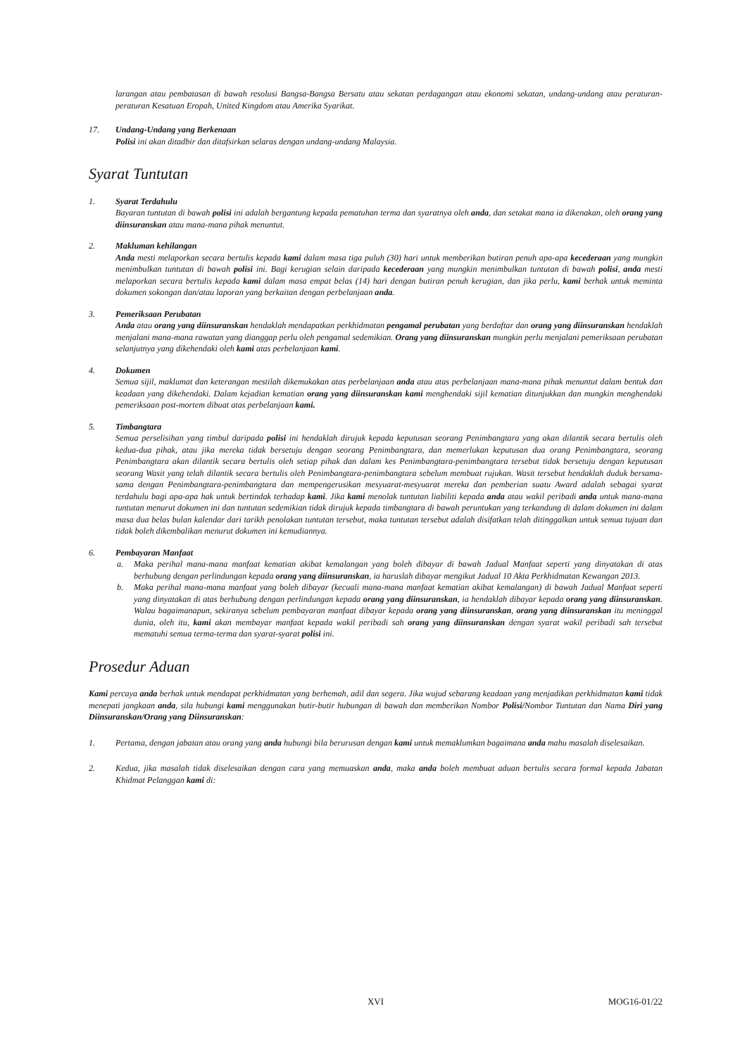larangan atau pembatasan di bawah resolusi Bangsa-Bangsa Bersatu atau sekatan perdagangan atau ekonomi sekatan, undang-undang atau peraturan-peraturan Kesatuan Eropah, United Kingdom atau Amerika Syarikat.
17. Undang-Undang yang Berkenaan
Polisi ini akan ditadbir dan ditafsirkan selaras dengan undang-undang Malaysia.
Syarat Tuntutan
1. Syarat Terdahulu
Bayaran tuntutan di bawah polisi ini adalah bergantung kepada pematuhan terma dan syaratnya oleh anda, dan setakat mana ia dikenakan, oleh orang yang diinsuranskan atau mana-mana pihak menuntut.
2. Makluman kehilangan
Anda mesti melaporkan secara bertulis kepada kami dalam masa tiga puluh (30) hari untuk memberikan butiran penuh apa-apa kecederaan yang mungkin menimbulkan tuntutan di bawah polisi ini. Bagi kerugian selain daripada kecederaan yang mungkin menimbulkan tuntutan di bawah polisi, anda mesti melaporkan secara bertulis kepada kami dalam masa empat belas (14) hari dengan butiran penuh kerugian, dan jika perlu, kami berhak untuk meminta dokumen sokongan dan/atau laporan yang berkaitan dengan perbelanjaan anda.
3. Pemeriksaan Perubatan
Anda atau orang yang diinsuranskan hendaklah mendapatkan perkhidmatan pengamal perubatan yang berdaftar dan orang yang diinsuranskan hendaklah menjalani mana-mana rawatan yang dianggap perlu oleh pengamal sedemikian. Orang yang diinsuranskan mungkin perlu menjalani pemeriksaan perubatan selanjutnya yang dikehendaki oleh kami atas perbelanjaan kami.
4. Dokumen
Semua sijil, maklumat dan keterangan mestilah dikemukakan atas perbelanjaan anda atau atas perbelanjaan mana-mana pihak menuntut dalam bentuk dan keadaan yang dikehendaki. Dalam kejadian kematian orang yang diinsuranskan kami menghendaki sijil kematian ditunjukkan dan mungkin menghendaki pemeriksaan post-mortem dibuat atas perbelanjaan kami.
5. Timbangtara
Semua perselisihan yang timbul daripada polisi ini hendaklah dirujuk kepada keputusan seorang Penimbangtara yang akan dilantik secara bertulis oleh kedua-dua pihak, atau jika mereka tidak bersetuju dengan seorang Penimbangtara, dan memerlukan keputusan dua orang Penimbangtara, seorang Penimbangtara akan dilantik secara bertulis oleh setiap pihak dan dalam kes Penimbangtara-penimbangtara tersebut tidak bersetuju dengan keputusan seorang Wasit yang telah dilantik secara bertulis oleh Penimbangtara-penimbangtara sebelum membuat rujukan. Wasit tersebut hendaklah duduk bersama-sama dengan Penimbangtara-penimbangtara dan mempengerusikan mesyuarat-mesyuarat mereka dan pemberian suatu Award adalah sebagai syarat terdahulu bagi apa-apa hak untuk bertindak terhadap kami. Jika kami menolak tuntutan liabiliti kepada anda atau wakil peribadi anda untuk mana-mana tuntutan menurut dokumen ini dan tuntutan sedemikian tidak dirujuk kepada timbangtara di bawah peruntukan yang terkandung di dalam dokumen ini dalam masa dua belas bulan kalendar dari tarikh penolakan tuntutan tersebut, maka tuntutan tersebut adalah disifatkan telah ditinggalkan untuk semua tujuan dan tidak boleh dikembalikan menurut dokumen ini kemudiannya.
6. Pembayaran Manfaat
a. Maka perihal mana-mana manfaat kematian akibat kemalangan yang boleh dibayar di bawah Jadual Manfaat seperti yang dinyatakan di atas berhubung dengan perlindungan kepada orang yang diinsuranskan, ia haruslah dibayar mengikut Jadual 10 Akta Perkhidmatan Kewangan 2013.
b. Maka perihal mana-mana manfaat yang boleh dibayar (kecuali mana-mana manfaat kematian akibat kemalangan) di bawah Jadual Manfaat seperti yang dinyatakan di atas berhubung dengan perlindungan kepada orang yang diinsuranskan, ia hendaklah dibayar kepada orang yang diinsuranskan. Walau bagaimanapun, sekiranya sebelum pembayaran manfaat dibayar kepada orang yang diinsuranskan, orang yang diinsuranskan itu meninggal dunia, oleh itu, kami akan membayar manfaat kepada wakil peribadi sah orang yang diinsuranskan dengan syarat wakil peribadi sah tersebut mematuhi semua terma-terma dan syarat-syarat polisi ini.
Prosedur Aduan
Kami percaya anda berhak untuk mendapat perkhidmatan yang berhemah, adil dan segera. Jika wujud sebarang keadaan yang menjadikan perkhidmatan kami tidak menepati jangkaan anda, sila hubungi kami menggunakan butir-butir hubungan di bawah dan memberikan Nombor Polisi/Nombor Tuntutan dan Nama Diri yang Diinsuranskan/Orang yang Diinsuranskan:
1. Pertama, dengan jabatan atau orang yang anda hubungi bila berurusan dengan kami untuk memaklumkan bagaimana anda mahu masalah diselesaikan.
2. Kedua, jika masalah tidak diselesaikan dengan cara yang memuaskan anda, maka anda boleh membuat aduan bertulis secara formal kepada Jabatan Khidmat Pelanggan kami di:
XVI MOG16-01/22